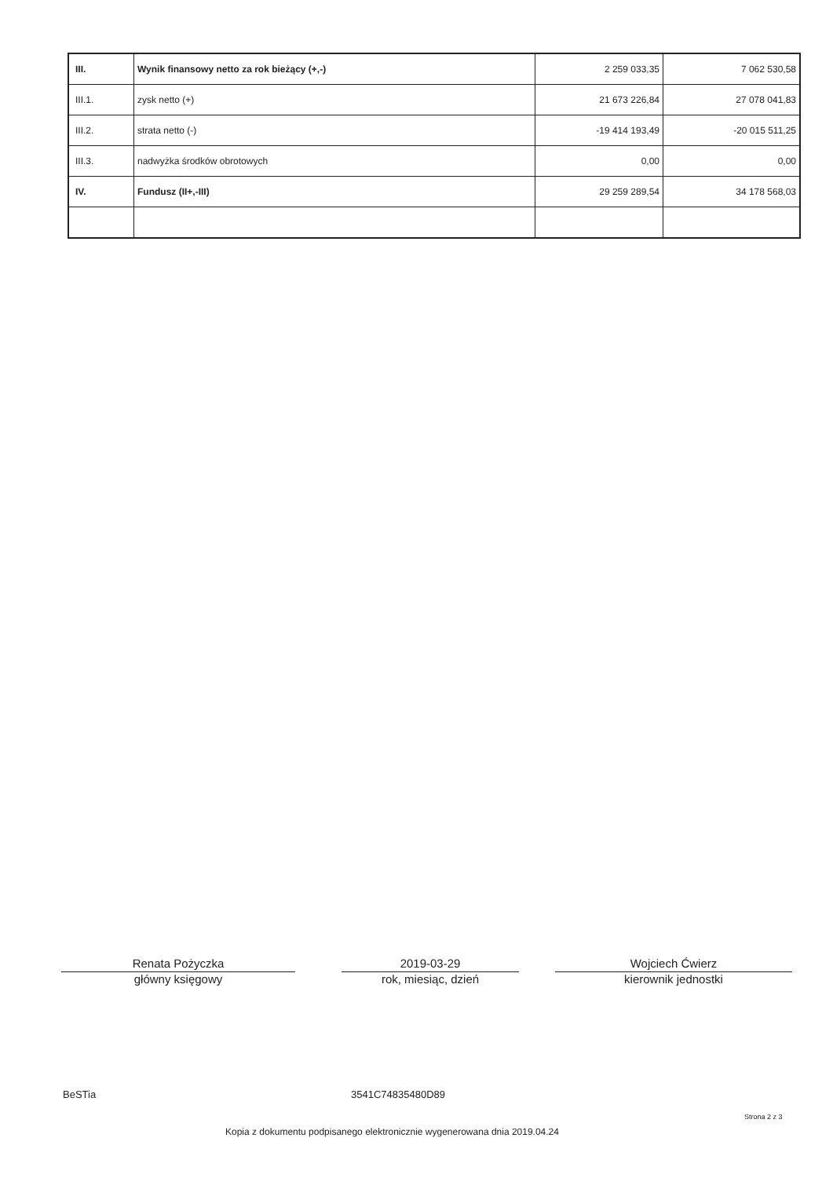| III. | Wynik finansowy netto za rok bieżący (+,-) | 2 259 033,35 | 7 062 530,58 |
| III.1. | zysk netto (+) | 21 673 226,84 | 27 078 041,83 |
| III.2. | strata netto (-) | -19 414 193,49 | -20 015 511,25 |
| III.3. | nadwyżka środków obrotowych | 0,00 | 0,00 |
| IV. | Fundusz (II+,-III) | 29 259 289,54 | 34 178 568,03 |
Renata Pożyczka
główny księgowy
2019-03-29
rok, miesiąc, dzień
Wojciech Ćwierz
kierownik jednostki
BeSTia 3541C74835480D89
Strona 2 z 3
Kopia z dokumentu podpisanego elektronicznie wygenerowana dnia 2019.04.24